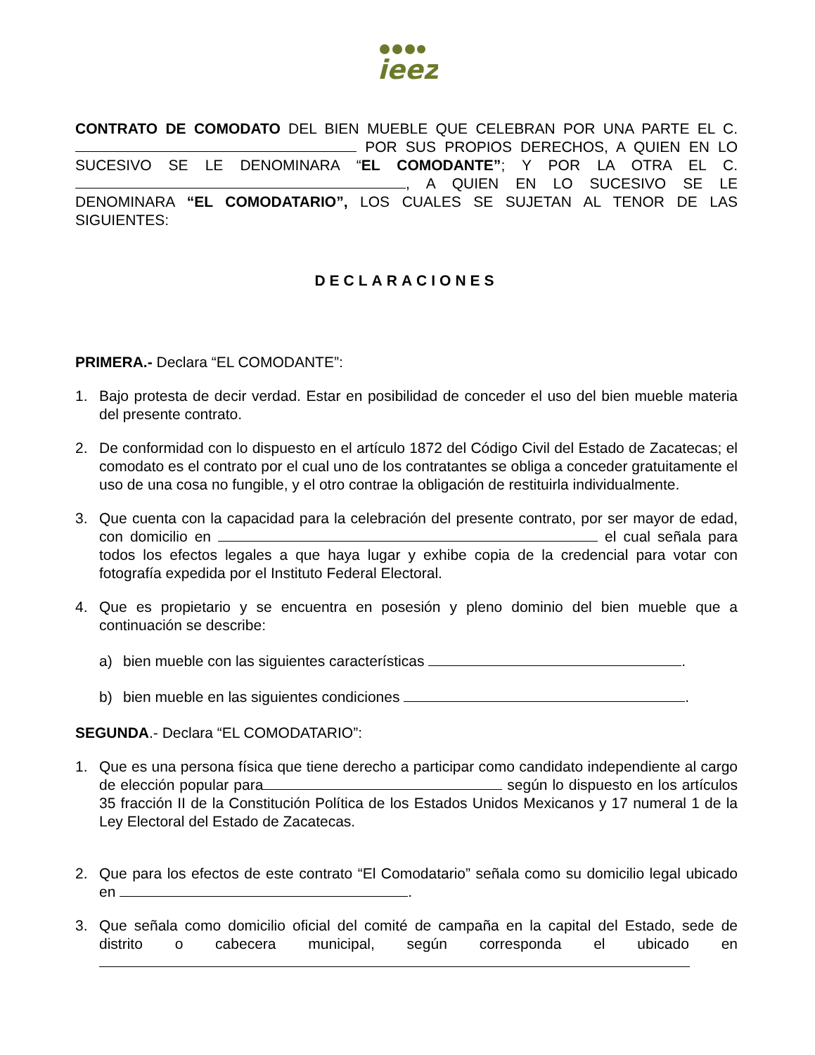ieez
CONTRATO DE COMODATO DEL BIEN MUEBLE QUE CELEBRAN POR UNA PARTE EL C. POR SUS PROPIOS DERECHOS, A QUIEN EN LO SUCESIVO SE LE DENOMINARA “EL COMODANTE”; Y POR LA OTRA EL C. , A QUIEN EN LO SUCESIVO SE LE DENOMINARA “EL COMODATARIO”, LOS CUALES SE SUJETAN AL TENOR DE LAS SIGUIENTES:
DECLARACIONES
PRIMERA.- Declara “EL COMODANTE”:
1. Bajo protesta de decir verdad. Estar en posibilidad de conceder el uso del bien mueble materia del presente contrato.
2. De conformidad con lo dispuesto en el artículo 1872 del Código Civil del Estado de Zacatecas; el comodato es el contrato por el cual uno de los contratantes se obliga a conceder gratuitamente el uso de una cosa no fungible, y el otro contrae la obligación de restituirla individualmente.
3. Que cuenta con la capacidad para la celebración del presente contrato, por ser mayor de edad, con domicilio en el cual señala para todos los efectos legales a que haya lugar y exhibe copia de la credencial para votar con fotografía expedida por el Instituto Federal Electoral.
4. Que es propietario y se encuentra en posesión y pleno dominio del bien mueble que a continuación se describe:
a) bien mueble con las siguientes características .
b) bien mueble en las siguientes condiciones .
SEGUNDA.- Declara “EL COMODATARIO”:
1. Que es una persona física que tiene derecho a participar como candidato independiente al cargo de elección popular para según lo dispuesto en los artículos 35 fracción II de la Constitución Política de los Estados Unidos Mexicanos y 17 numeral 1 de la Ley Electoral del Estado de Zacatecas.
2. Que para los efectos de este contrato “El Comodatario” señala como su domicilio legal ubicado en .
3. Que señala como domicilio oficial del comité de campaña en la capital del Estado, sede de distrito o cabecera municipal, según corresponda el ubicado en